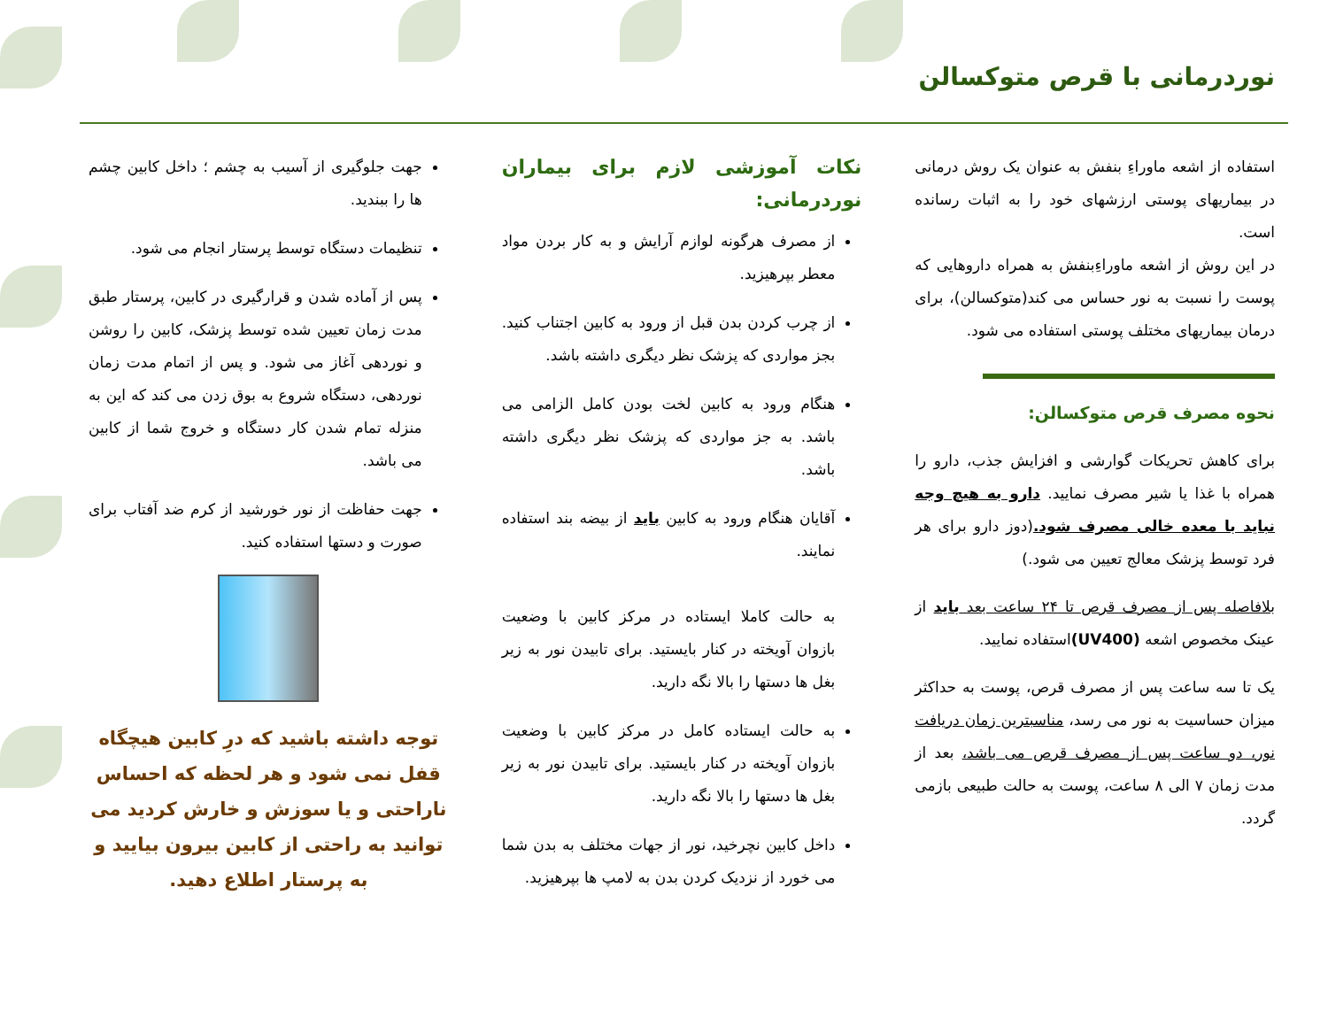نوردرمانی با قرص متوکسالن
استفاده از اشعه ماوراءِ بنفش به عنوان یک روش درمانی در بیماریهای پوستی ارزشهای خود را به اثبات رسانده است.
در این روش از اشعه ماوراءِبنفش به همراه داروهایی که پوست را نسبت به نور حساس می کند(متوکسالن)، برای درمان بیماریهای مختلف پوستی استفاده می شود.
نحوه مصرف قرص متوکسالن:
برای کاهش تحریکات گوارشی و افزایش جذب، دارو را همراه با غذا یا شیر مصرف نمایید. دارو به هیچ وجه نباید با معده خالی مصرف شود.(دوز دارو برای هر فرد توسط پزشک معالج تعیین می شود.)
بلافاصله پس از مصرف قرص تا ۲۴ ساعت بعد باید از عینک مخصوص اشعه (UV400) استفاده نمایید.
یک تا سه ساعت پس از مصرف قرص، پوست به حداکثر میزان حساسیت به نور می رسد، مناسبترین زمان دریافت نور، دو ساعت پس از مصرف قرص می باشد، بعد از مدت زمان ۷ الی ۸ ساعت، پوست به حالت طبیعی بازمی گردد.
نکات آموزشی لازم برای بیماران نوردرمانی:
از مصرف هرگونه لوازم آرایش و به کار بردن مواد معطر بپرهیزید.
از چرب کردن بدن قبل از ورود به کابین اجتناب کنید. بجز مواردی که پزشک نظر دیگری داشته باشد.
هنگام ورود به کابین لخت بودن کامل الزامی می باشد. به جز مواردی که پزشک نظر دیگری داشته باشد.
آقایان هنگام ورود به کابین باید از بیضه بند استفاده نمایند.
به حالت کاملا ایستاده در مرکز کابین با وضعیت بازوان آویخته در کنار بایستید. برای تابیدن نور به زیر بغل ها دستها را بالا نگه دارید.
به حالت ایستاده کامل در مرکز کابین با وضعیت بازوان آویخته در کنار بایستید. برای تابیدن نور به زیر بغل ها دستها را بالا نگه دارید.
داخل کابین نچرخید، نور از جهات مختلف به بدن شما می خورد از نزدیک کردن بدن به لامپ ها بپرهیزید.
جهت جلوگیری از آسیب به چشم ؛ داخل کابین چشم ها را ببندید.
تنظیمات دستگاه توسط پرستار انجام می شود.
پس از آماده شدن و قرارگیری در کابین، پرستار طبق مدت زمان تعیین شده توسط پزشک، کابین را روشن و نوردهی آغاز می شود. و پس از اتمام مدت زمان نوردهی، دستگاه شروع به بوق زدن می کند که این به منزله تمام شدن کار دستگاه و خروج شما از کابین می باشد.
جهت حفاظت از نور خورشید از کرم ضد آفتاب برای صورت و دستها استفاده کنید.
توجه داشته باشید که درِ کابین هیچگاه قفل نمی شود و هر لحظه که احساس ناراحتی و یا سوزش و خارش کردید می توانید به راحتی از کابین بیرون بیایید و به پرستار اطلاع دهید.